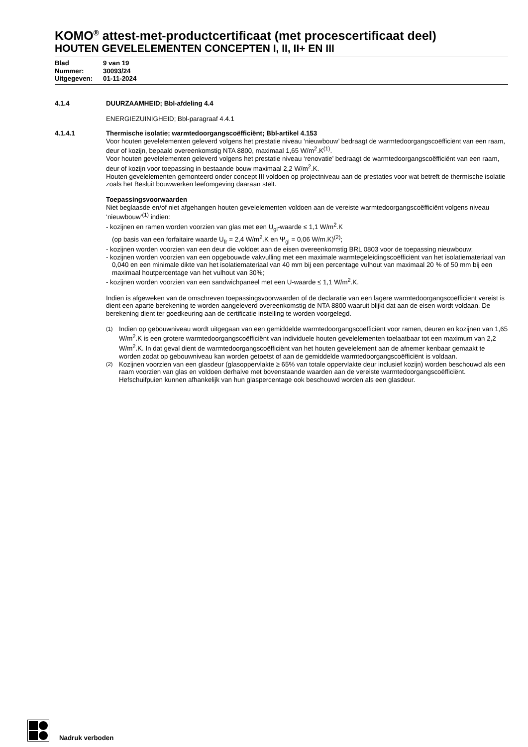KOMO<sup>®</sup> attest-met-productcertificaat (met procescertificaat deel)
HOUTEN GEVELELEMENTEN CONCEPTEN I, II, II+ EN III
Blad 9 van 19
Nummer: 30093/24
Uitgegeven: 01-11-2024
4.1.4 DUURZAAMHEID; Bbl-afdeling 4.4
ENERGIEZUINIGHEID; Bbl-paragraaf 4.4.1
4.1.4.1 Thermische isolatie; warmtedoorgangscoëfficiënt; Bbl-artikel 4.153
Voor houten gevelelementen geleverd volgens het prestatie niveau ‘nieuwbouw’ bedraagt de warmtedoorgangscoëfficiënt van een raam, deur of kozijn, bepaald overeenkomstig NTA 8800, maximaal 1,65 W/m<sup>2</sup>.K<sup>(1)</sup>.
Voor houten gevelelementen geleverd volgens het prestatie niveau ‘renovatie’ bedraagt de warmtedoorgangscoëfficiënt van een raam, deur of kozijn voor toepassing in bestaande bouw maximaal 2,2 W/m<sup>2</sup>.K.
Houten gevelelementen gemonteerd onder concept III voldoen op projectniveau aan de prestaties voor wat betreft de thermische isolatie zoals het Besluit bouwwerken leefomgeving daaraan stelt.
Toepassingsvoorwaarden
Niet beglaasde en/of niet afgehangen houten gevelelementen voldoen aan de vereiste warmtedoorgangscoëfficiënt volgens niveau ‘nieuwbouw’<sup>(1)</sup> indien:
- kozijnen en ramen worden voorzien van glas met een U<sub>gl</sub>-waarde ≤ 1,1 W/m<sup>2</sup>.K
(op basis van een forfaitaire waarde U<sub>fr</sub> = 2,4 W/m<sup>2</sup>.K en Ψ<sub>gl</sub> = 0,06 W/m.K)<sup>(2)</sup>;
- kozijnen worden voorzien van een deur die voldoet aan de eisen overeenkomstig BRL 0803 voor de toepassing nieuwbouw;
- kozijnen worden voorzien van een opgebouwde vakvulling met een maximale warmtegeleidingscoëfficiënt van het isolatiemateriaal van 0,040 en een minimale dikte van het isolatiemateriaal van 40 mm bij een percentage vulhout van maximaal 20 % of 50 mm bij een maximaal houtpercentage van het vulhout van 30%;
- kozijnen worden voorzien van een sandwichpaneel met een U-waarde ≤ 1,1 W/m<sup>2</sup>.K.
Indien is afgeweken van de omschreven toepassingsvoorwaarden of de declaratie van een lagere warmtedoorgangscoëfficiënt vereist is dient een aparte berekening te worden aangeleverd overeenkomstig de NTA 8800 waaruit blijkt dat aan de eisen wordt voldaan. De berekening dient ter goedkeuring aan de certificatie instelling te worden voorgelegd.
<sup>(1)</sup> Indien op gebouwniveau wordt uitgegaan van een gemiddelde warmtedoorgangscoëfficiënt voor ramen, deuren en kozijnen van 1,65 W/m<sup>2</sup>.K is een grotere warmtedoorgangscoëfficiënt van individuele houten gevelelementen toelaatbaar tot een maximum van 2,2 W/m<sup>2</sup>.K. In dat geval dient de warmtedoorgangscoëfficiënt van het houten gevelelement aan de afnemer kenbaar gemaakt te worden zodat op gebouwniveau kan worden getoetst of aan de gemiddelde warmtedoorgangscoëfficiënt is voldaan.
<sup>(2)</sup> Kozijnen voorzien van een glasdeur (glasoppervlakte ≥ 65% van totale oppervlakte deur inclusief kozijn) worden beschouwd als een raam voorzien van glas en voldoen derhalve met bovenstaande waarden aan de vereiste warmtedoorgangscoëfficiënt. Hefschuifpuien kunnen afhankelijk van hun glaspercentage ook beschouwd worden als een glasdeur.
Nadruk verboden